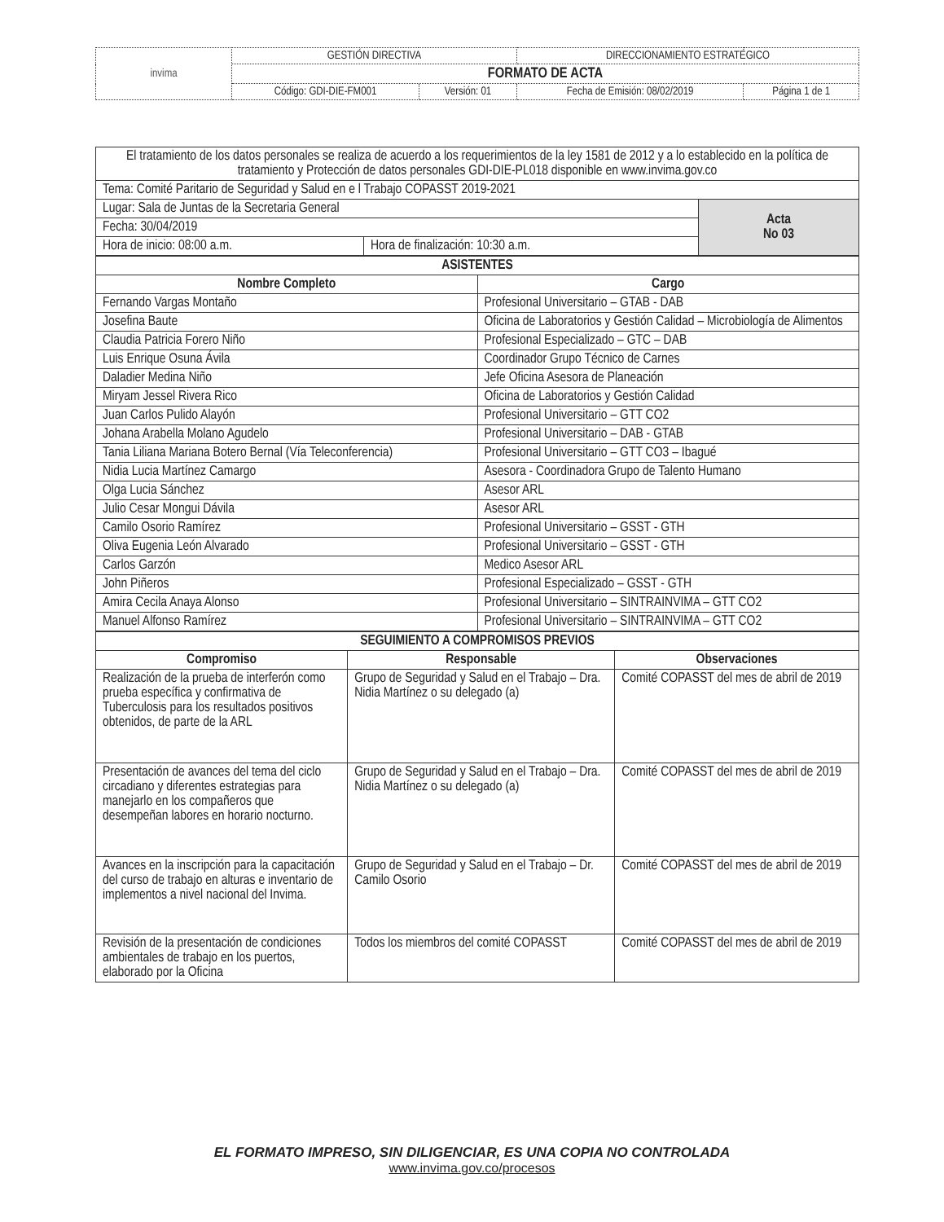| invima | GESTIÓN DIRECTIVA | | DIRECCIONAMIENTO ESTRATÉGICO | |
| | FORMATO DE ACTA | | | |
| | Código: GDI-DIE-FM001 | Versión: 01 | Fecha de Emisión: 08/02/2019 | Página 1 de 1 |
| El tratamiento de los datos personales se realiza de acuerdo a los requerimientos de la ley 1581 de 2012 y a lo establecido en la política de tratamiento y Protección de datos personales GDI-DIE-PL018 disponible en www.invima.gov.co | | |
| Tema: Comité Paritario de Seguridad y Salud en e l Trabajo COPASST 2019-2021 | | |
| Lugar: Sala de Juntas de la Secretaria General | | Acta No 03 |
| Fecha: 30/04/2019 | | |
| Hora de inicio: 08:00 a.m. | Hora de finalización: 10:30 a.m. | |
| ASISTENTES | |
| --- | --- |
| Nombre Completo | Cargo |
| Fernando Vargas Montaño | Profesional Universitario – GTAB - DAB |
| Josefina Baute | Oficina de Laboratorios y Gestión Calidad – Microbiología de Alimentos |
| Claudia Patricia Forero Niño | Profesional Especializado – GTC – DAB |
| Luis Enrique Osuna Ávila | Coordinador Grupo Técnico de Carnes |
| Daladier Medina Niño | Jefe Oficina Asesora de Planeación |
| Miryam Jessel Rivera Rico | Oficina de Laboratorios y Gestión Calidad |
| Juan Carlos Pulido Alayón | Profesional Universitario – GTT CO2 |
| Johana Arabella Molano Agudelo | Profesional Universitario – DAB - GTAB |
| Tania Liliana Mariana Botero Bernal (Vía Teleconferencia) | Profesional Universitario – GTT CO3 – Ibagué |
| Nidia Lucia Martínez Camargo | Asesora - Coordinadora Grupo de Talento Humano |
| Olga Lucia Sánchez | Asesor ARL |
| Julio Cesar Mongui Dávila | Asesor ARL |
| Camilo Osorio Ramírez | Profesional Universitario – GSST - GTH |
| Oliva Eugenia León Alvarado | Profesional Universitario – GSST - GTH |
| Carlos Garzón | Medico Asesor ARL |
| John Piñeros | Profesional Especializado – GSST - GTH |
| Amira Cecila Anaya Alonso | Profesional Universitario – SINTRAINVIMA – GTT CO2 |
| Manuel Alfonso Ramírez | Profesional Universitario – SINTRAINVIMA – GTT CO2 |
| SEGUIMIENTO A COMPROMISOS PREVIOS | | |
| --- | --- | --- |
| Compromiso | Responsable | Observaciones |
| Realización de la prueba de interferón como prueba específica y confirmativa de Tuberculosis para los resultados positivos obtenidos, de parte de la ARL | Grupo de Seguridad y Salud en el Trabajo – Dra. Nidia Martínez o su delegado (a) | Comité COPASST del mes de abril de 2019 |
| Presentación de avances del tema del ciclo circadiano y diferentes estrategias para manejarlo en los compañeros que desempeñan labores en horario nocturno. | Grupo de Seguridad y Salud en el Trabajo – Dra. Nidia Martínez o su delegado (a) | Comité COPASST del mes de abril de 2019 |
| Avances en la inscripción para la capacitación del curso de trabajo en alturas e inventario de implementos a nivel nacional del Invima. | Grupo de Seguridad y Salud en el Trabajo – Dr. Camilo Osorio | Comité COPASST del mes de abril de 2019 |
| Revisión de la presentación de condiciones ambientales de trabajo en los puertos, elaborado por la Oficina | Todos los miembros del comité COPASST | Comité COPASST del mes de abril de 2019 |
EL FORMATO IMPRESO, SIN DILIGENCIAR, ES UNA COPIA NO CONTROLADA
www.invima.gov.co/procesos